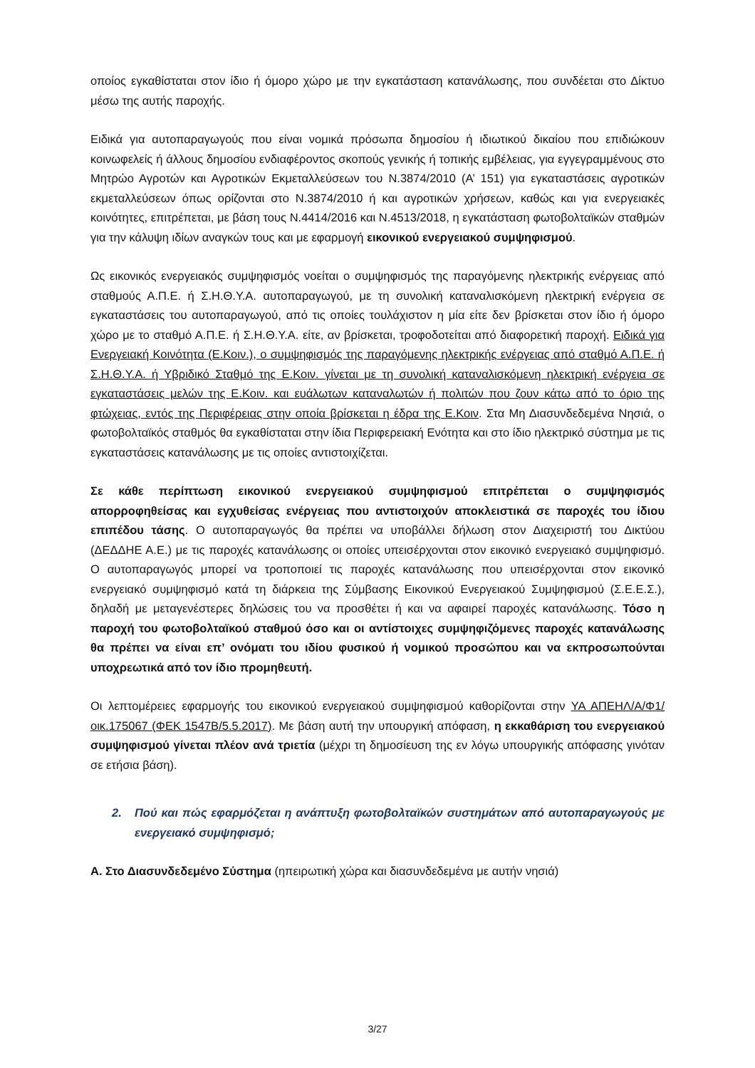οποίος εγκαθίσταται στον ίδιο ή όμορο χώρο με την εγκατάσταση κατανάλωσης, που συνδέεται στο Δίκτυο μέσω της αυτής παροχής.
Ειδικά για αυτοπαραγωγούς που είναι νομικά πρόσωπα δημοσίου ή ιδιωτικού δικαίου που επιδιώκουν κοινωφελείς ή άλλους δημοσίου ενδιαφέροντος σκοπούς γενικής ή τοπικής εμβέλειας, για εγγεγραμμένους στο Μητρώο Αγροτών και Αγροτικών Εκμεταλλεύσεων του Ν.3874/2010 (Α’ 151) για εγκαταστάσεις αγροτικών εκμεταλλεύσεων όπως ορίζονται στο Ν.3874/2010 ή και αγροτικών χρήσεων, καθώς και για ενεργειακές κοινότητες, επιτρέπεται, με βάση τους Ν.4414/2016 και Ν.4513/2018, η εγκατάσταση φωτοβολταϊκών σταθμών για την κάλυψη ιδίων αναγκών τους και με εφαρμογή εικονικού ενεργειακού συμψηφισμού.
Ως εικονικός ενεργειακός συμψηφισμός νοείται ο συμψηφισμός της παραγόμενης ηλεκτρικής ενέργειας από σταθμούς Α.Π.Ε. ή Σ.Η.Θ.Υ.Α. αυτοπαραγωγού, με τη συνολική καταναλισκόμενη ηλεκτρική ενέργεια σε εγκαταστάσεις του αυτοπαραγωγού, από τις οποίες τουλάχιστον η μία είτε δεν βρίσκεται στον ίδιο ή όμορο χώρο με το σταθμό Α.Π.Ε. ή Σ.Η.Θ.Υ.Α. είτε, αν βρίσκεται, τροφοδοτείται από διαφορετική παροχή. Ειδικά για Ενεργειακή Κοινότητα (Ε.Κοιν.), ο συμψηφισμός της παραγόμενης ηλεκτρικής ενέργειας από σταθμό Α.Π.Ε. ή Σ.Η.Θ.Υ.Α. ή Υβριδικό Σταθμό της Ε.Κοιν. γίνεται με τη συνολική καταναλισκόμενη ηλεκτρική ενέργεια σε εγκαταστάσεις μελών της Ε.Κοιν. και ευάλωτων καταναλωτών ή πολιτών που ζουν κάτω από το όριο της φτώχειας, εντός της Περιφέρειας στην οποία βρίσκεται η έδρα της Ε.Κοιν. Στα Μη Διασυνδεδεμένα Νησιά, ο φωτοβολταϊκός σταθμός θα εγκαθίσταται στην ίδια Περιφερειακή Ενότητα και στο ίδιο ηλεκτρικό σύστημα με τις εγκαταστάσεις κατανάλωσης με τις οποίες αντιστοιχίζεται.
Σε κάθε περίπτωση εικονικού ενεργειακού συμψηφισμού επιτρέπεται ο συμψηφισμός απορροφηθείσας και εγχυθείσας ενέργειας που αντιστοιχούν αποκλειστικά σε παροχές του ίδιου επιπέδου τάσης. Ο αυτοπαραγωγός θα πρέπει να υποβάλλει δήλωση στον Διαχειριστή του Δικτύου (ΔΕΔΔΗΕ Α.Ε.) με τις παροχές κατανάλωσης οι οποίες υπεισέρχονται στον εικονικό ενεργειακό συμψηφισμό. Ο αυτοπαραγωγός μπορεί να τροποποιεί τις παροχές κατανάλωσης που υπεισέρχονται στον εικονικό ενεργειακό συμψηφισμό κατά τη διάρκεια της Σύμβασης Εικονικού Ενεργειακού Συμψηφισμού (Σ.Ε.Ε.Σ.), δηλαδή με μεταγενέστερες δηλώσεις του να προσθέτει ή και να αφαιρεί παροχές κατανάλωσης. Τόσο η παροχή του φωτοβολταϊκού σταθμού όσο και οι αντίστοιχες συμψηφιζόμενες παροχές κατανάλωσης θα πρέπει να είναι επ’ ονόματι του ιδίου φυσικού ή νομικού προσώπου και να εκπροσωπούνται υποχρεωτικά από τον ίδιο προμηθευτή.
Οι λεπτομέρειες εφαρμογής του εικονικού ενεργειακού συμψηφισμού καθορίζονται στην ΥΑ ΑΠΕΗΛ/Α/Φ1/οικ.175067 (ΦΕΚ 1547Β/5.5.2017). Με βάση αυτή την υπουργική απόφαση, η εκκαθάριση του ενεργειακού συμψηφισμού γίνεται πλέον ανά τριετία (μέχρι τη δημοσίευση της εν λόγω υπουργικής απόφασης γινόταν σε ετήσια βάση).
2. Πού και πώς εφαρμόζεται η ανάπτυξη φωτοβολταϊκών συστημάτων από αυτοπαραγωγούς με ενεργειακό συμψηφισμό;
Α. Στο Διασυνδεδεμένο Σύστημα (ηπειρωτική χώρα και διασυνδεδεμένα με αυτήν νησιά)
3/27